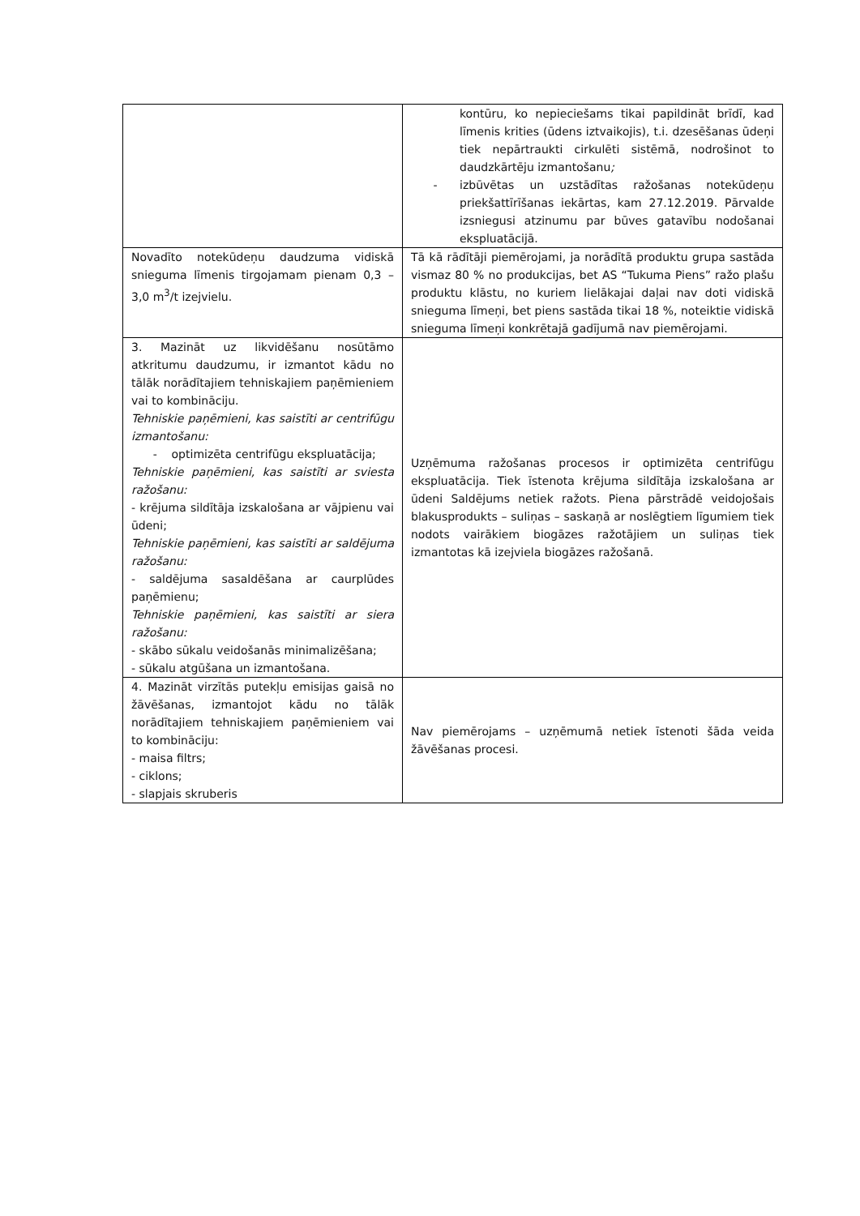| | kontūru, ko nepieciešams tikai papildināt brīdī, kad līmenis krities (ūdens iztvaikojis), t.i. dzesēšanas ūdeņi tiek nepārtraukti cirkulēti sistēmā, nodrošinot to daudzkārtēju izmantošanu ; - izbūvētas un uzstādītas ražošanas notekūdeņu priekšattīrīšanas iekārtas, kam 27.12.2019. Pārvalde izsniegusi atzinumu par būves gatavību nodošanai ekspluatācijā. |
| Novadīto notekūdeņu daudzuma vidiskā snieguma līmenis tirgojamam pienam 0,3 – 3,0 m<sup>3</sup>/t izejvielu. | Tā kā rādītāji piemērojami, ja norādītā produktu grupa sastāda vismaz 80 % no produkcijas, bet AS “Tukuma Piens” ražo plašu produktu klāstu, no kuriem lielākajai daļai nav doti vidiskā snieguma līmeņi, bet piens sastāda tikai 18 %, noteiktie vidiskā snieguma līmeņi konkrētajā gadījumā nav piemērojami. |
| 3. Mazināt uz likvidēšanu nosūtāmo atkritumu daudzumu, ir izmantot kādu no tālāk norādītajiem tehniskajiem paņēmieniem vai to kombināciju. Tehniskie paņēmieni, kas saistīti ar centrifūgu izmantošanu: - optimizēta centrifūgu ekspluatācija; Tehniskie paņēmieni, kas saistīti ar sviesta ražošanu: - krējuma sildītāja izskalošana ar vājpienu vai ūdeni; Tehniskie paņēmieni, kas saistīti ar saldējuma ražošanu: - saldējuma sasaldēšana ar caurplūdes paņēmienu; Tehniskie paņēmieni, kas saistīti ar siera ražošanu: - skābo sūkalu veidošanās minimalizēšana; - sūkalu atgūšana un izmantošana. | Uzņēmuma ražošanas procesos ir optimizēta centrifūgu ekspluatācija. Tiek īstenota krējuma sildītāja izskalošana ar ūdeni Saldējums netiek ražots. Piena pārstrādē veidojošais blakusprodukts – suliņas – saskaņā ar noslēgtiem līgumiem tiek nodots vairākiem biogāzes ražotājiem un suliņas tiek izmantotas kā izejviela biogāzes ražošanā. |
| 4. Mazināt virzītās putekļu emisijas gaisā no žāvēšanas, izmantojot kādu no tālāk norādītajiem tehniskajiem paņēmieniem vai to kombināciju: - maisa filtrs; - ciklons; - slapjais skruberis | Nav piemērojams – uzņēmumā netiek īstenoti šāda veida žāvēšanas procesi. |